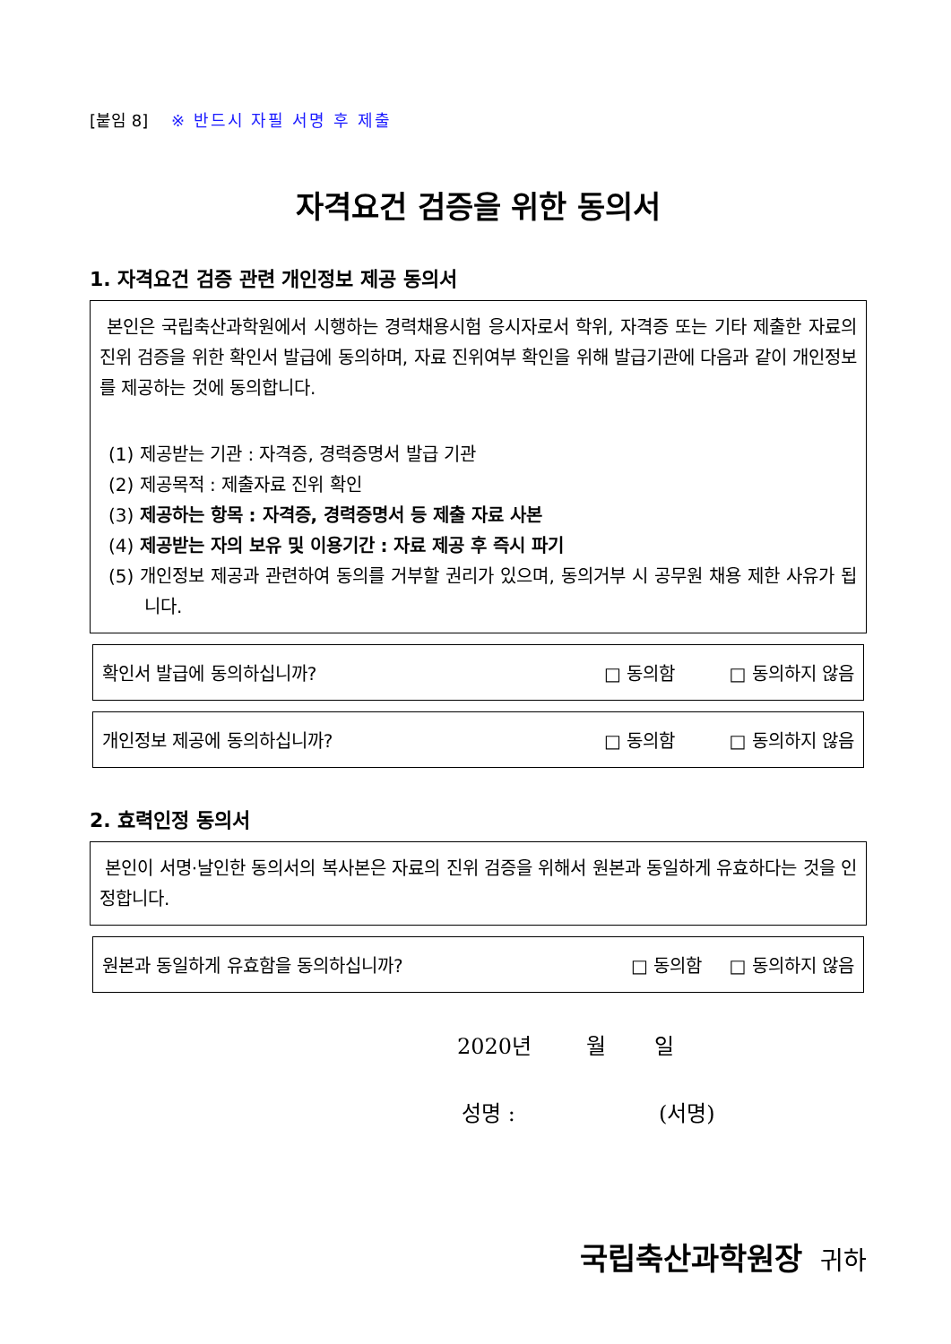[붙임 8] ※ 반드시 자필 서명 후 제출
자격요건 검증을 위한 동의서
1. 자격요건 검증 관련 개인정보 제공 동의서
본인은 국립축산과학원에서 시행하는 경력채용시험 응시자로서 학위, 자격증 또는 기타 제출한 자료의 진위 검증을 위한 확인서 발급에 동의하며, 자료 진위여부 확인을 위해 발급기관에 다음과 같이 개인정보를 제공하는 것에 동의합니다.
(1) 제공받는 기관 : 자격증, 경력증명서 발급 기관
(2) 제공목적 : 제출자료 진위 확인
(3) 제공하는 항목 : 자격증, 경력증명서 등 제출 자료 사본
(4) 제공받는 자의 보유 및 이용기간 : 자료 제공 후 즉시 파기
(5) 개인정보 제공과 관련하여 동의를 거부할 권리가 있으며, 동의거부 시 공무원 채용 제한 사유가 됩니다.
확인서 발급에 동의하십니까? □ 동의함 □ 동의하지 않음
개인정보 제공에 동의하십니까? □ 동의함 □ 동의하지 않음
2. 효력인정 동의서
본인이 서명·날인한 동의서의 복사본은 자료의 진위 검증을 위해서 원본과 동일하게 유효하다는 것을 인정합니다.
원본과 동일하게 유효함을 동의하십니까?
□ 동의함 □ 동의하지 않음
2020년 월 일
성명 : (서명)
국립축산과학원장 귀하